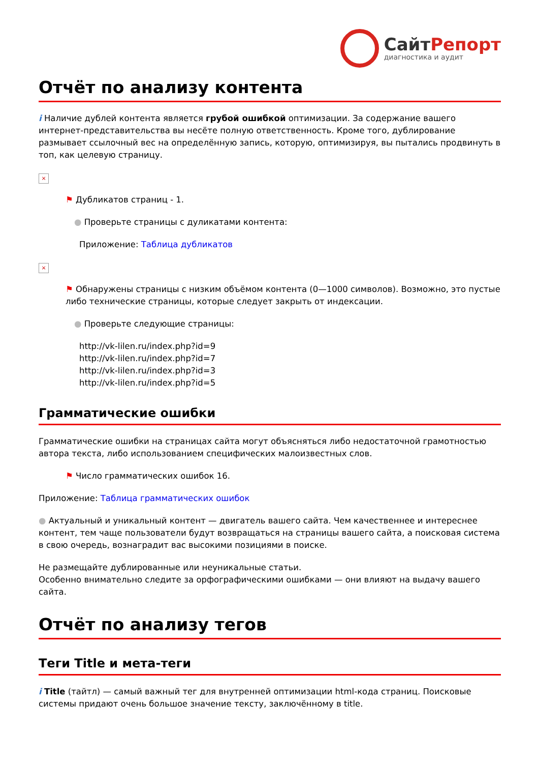СайтРепорт
диагностика и аудит
Отчёт по анализу контента
i Наличие дублей контента является грубой ошибкой оптимизации. За содержание вашего интернет-представительства вы несёте полную ответственность. Кроме того, дублирование размывает ссылочный вес на определённую запись, которую, оптимизируя, вы пытались продвинуть в топ, как целевую страницу.
×
⚑ Дубликатов страниц - 1.
● Проверьте страницы с дуликатами контента:
Приложение: Таблица дубликатов
×
⚑ Обнаружены страницы с низким объёмом контента (0—1000 символов). Возможно, это пустые либо технические страницы, которые следует закрыть от индексации.
● Проверьте следующие страницы:
http://vk-lilen.ru/index.php?id=9
http://vk-lilen.ru/index.php?id=7
http://vk-lilen.ru/index.php?id=3
http://vk-lilen.ru/index.php?id=5
Грамматические ошибки
Грамматические ошибки на страницах сайта могут объясняться либо недостаточной грамотностью автора текста, либо использованием специфических малоизвестных слов.
⚑ Число грамматических ошибок 16.
Приложение: Таблица грамматических ошибок
● Актуальный и уникальный контент — двигатель вашего сайта. Чем качественнее и интереснее контент, тем чаще пользователи будут возвращаться на страницы вашего сайта, а поисковая система в свою очередь, вознаградит вас высокими позициями в поиске.
Не размещайте дублированные или неуникальные статьи.
Особенно внимательно следите за орфографическими ошибками — они влияют на выдачу вашего сайта.
Отчёт по анализу тегов
Теги Title и мета-теги
i Title (тайтл) — самый важный тег для внутренней оптимизации html-кода страниц. Поисковые системы придают очень большое значение тексту, заключённому в title.